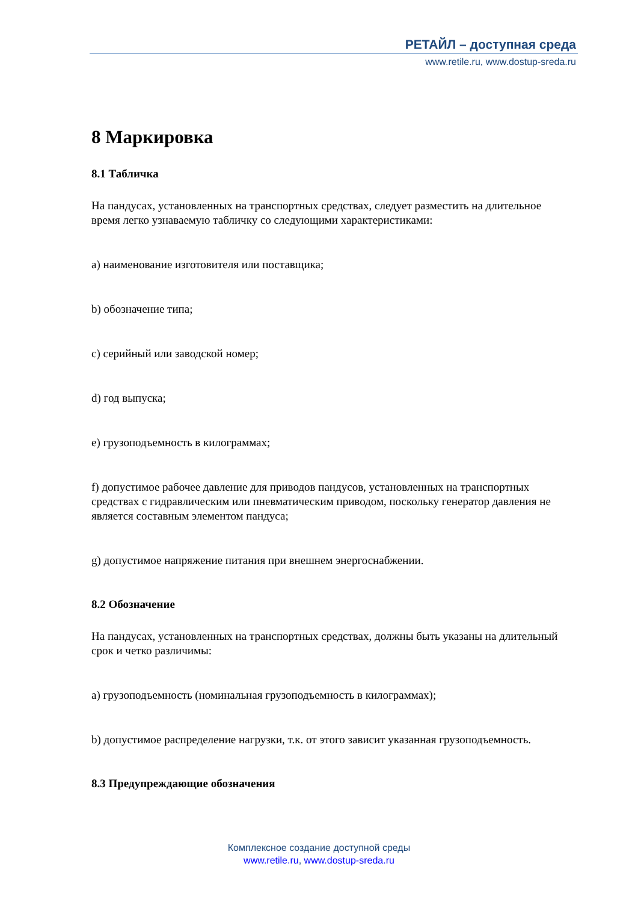РЕТАЙЛ – доступная среда
www.retile.ru, www.dostup-sreda.ru
8 Маркировка
8.1 Табличка
На пандусах, установленных на транспортных средствах, следует разместить на длительное время легко узнаваемую табличку со следующими характеристиками:
a) наименование изготовителя или поставщика;
b) обозначение типа;
c) серийный или заводской номер;
d) год выпуска;
e) грузоподъемность в килограммах;
f) допустимое рабочее давление для приводов пандусов, установленных на транспортных средствах с гидравлическим или пневматическим приводом, поскольку генератор давления не является составным элементом пандуса;
g) допустимое напряжение питания при внешнем энергоснабжении.
8.2 Обозначение
На пандусах, установленных на транспортных средствах, должны быть указаны на длительный срок и четко различимы:
a) грузоподъемность (номинальная грузоподъемность в килограммах);
b) допустимое распределение нагрузки, т.к. от этого зависит указанная грузоподъемность.
8.3 Предупреждающие обозначения
Комплексное создание доступной среды
www.retile.ru, www.dostup-sreda.ru